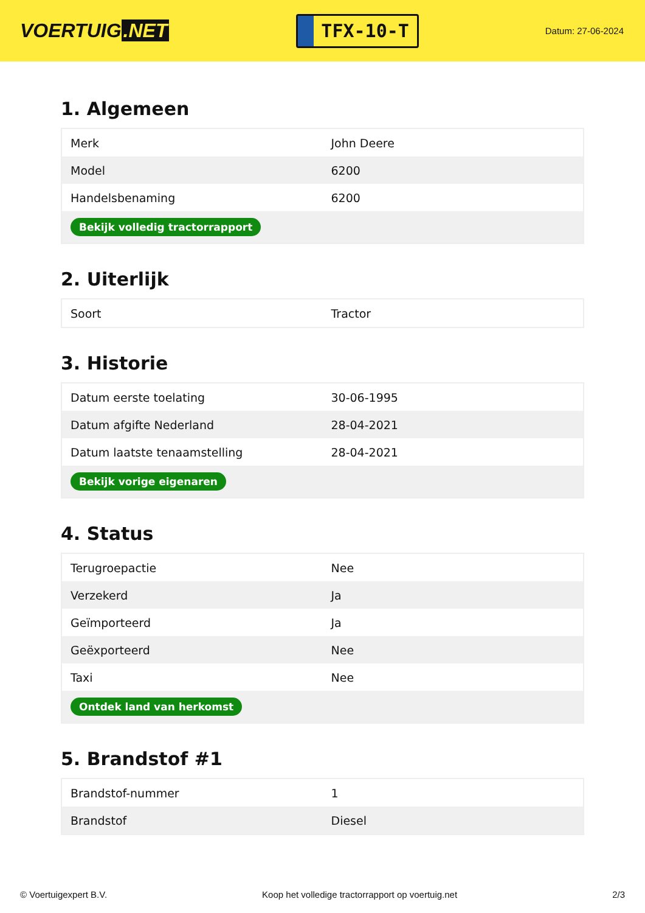VOERTUIG.NET
TFX-10-T
Datum: 27-06-2024
1. Algemeen
| Merk | John Deere |
| Model | 6200 |
| Handelsbenaming | 6200 |
| Bekijk volledig tractorrapport | |
2. Uiterlijk
| Soort | Tractor |
3. Historie
| Datum eerste toelating | 30-06-1995 |
| Datum afgifte Nederland | 28-04-2021 |
| Datum laatste tenaamstelling | 28-04-2021 |
| Bekijk vorige eigenaren | |
4. Status
| Terugroepactie | Nee |
| Verzekerd | Ja |
| Geïmporteerd | Ja |
| Geëxporteerd | Nee |
| Taxi | Nee |
| Ontdek land van herkomst | |
5. Brandstof #1
| Brandstof-nummer | 1 |
| Brandstof | Diesel |
© Voertuigexpert B.V. Koop het volledige tractorrapport op voertuig.net 2/3